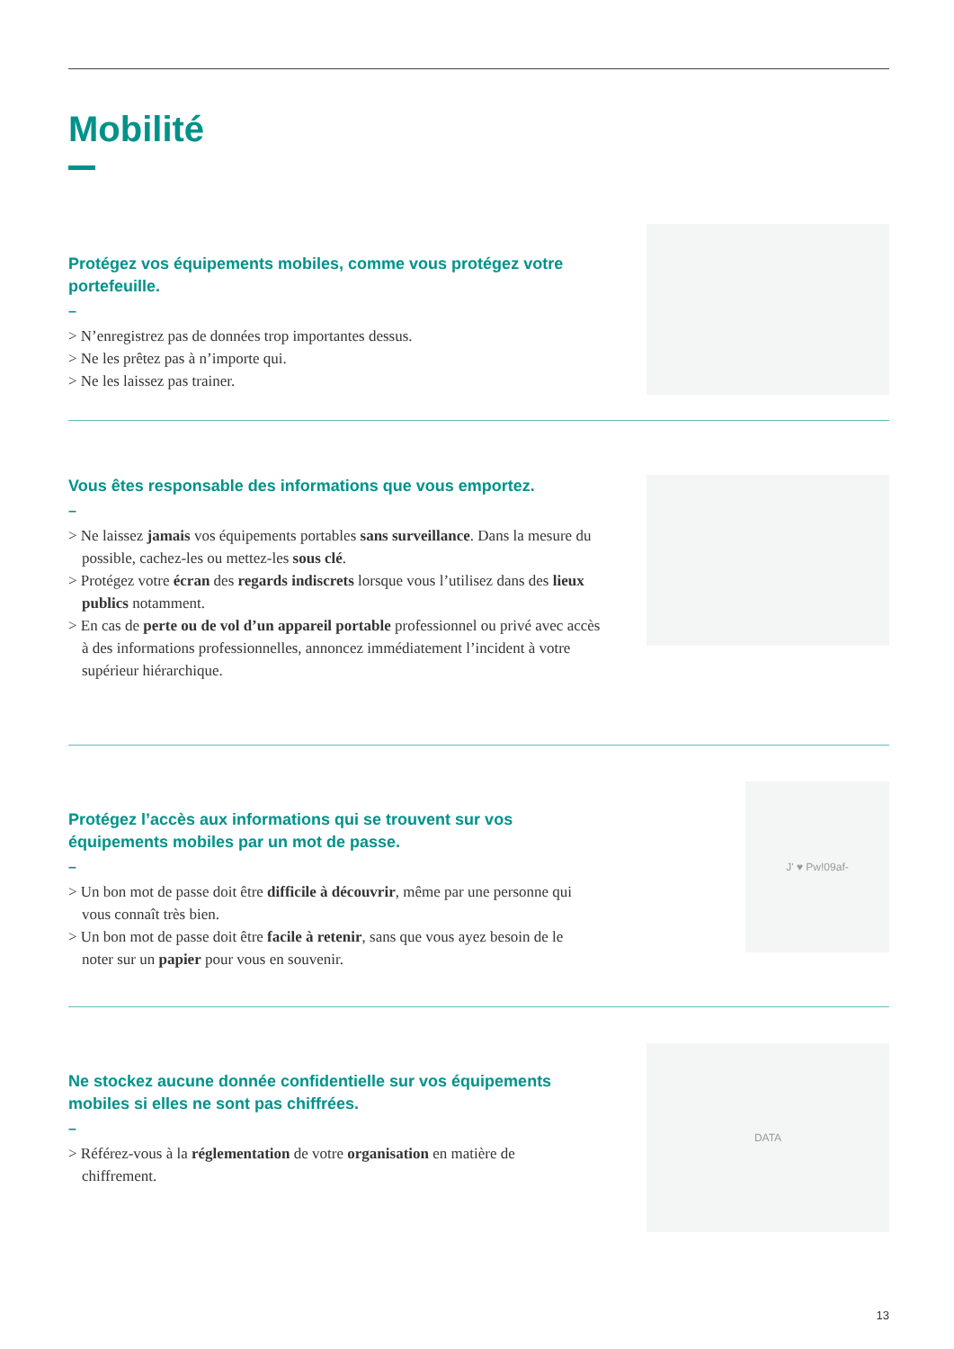Mobilité
Protégez vos équipements mobiles, comme vous protégez votre portefeuille.
–
> N’enregistrez pas de données trop importantes dessus.
> Ne les prêtez pas à n’importe qui.
> Ne les laissez pas trainer.
Vous êtes responsable des informations que vous emportez.
–
> Ne laissez jamais vos équipements portables sans surveillance. Dans la mesure du possible, cachez-les ou mettez-les sous clé.
> Protégez votre écran des regards indiscrets lorsque vous l’utilisez dans des lieux publics notamment.
> En cas de perte ou de vol d’un appareil portable professionnel ou privé avec accès à des informations professionnelles, annoncez immédiatement l’incident à votre supérieur hiérarchique.
Protégez l’accès aux informations qui se trouvent sur vos équipements mobiles par un mot de passe.
–
> Un bon mot de passe doit être difficile à découvrir, même par une personne qui vous connaît très bien.
> Un bon mot de passe doit être facile à retenir, sans que vous ayez besoin de le noter sur un papier pour vous en souvenir.
J' ♥ Pw!09af-
Ne stockez aucune donnée confidentielle sur vos équipements mobiles si elles ne sont pas chiffrées.
–
> Référez-vous à la réglementation de votre organisation en matière de chiffrement.
DATA
13